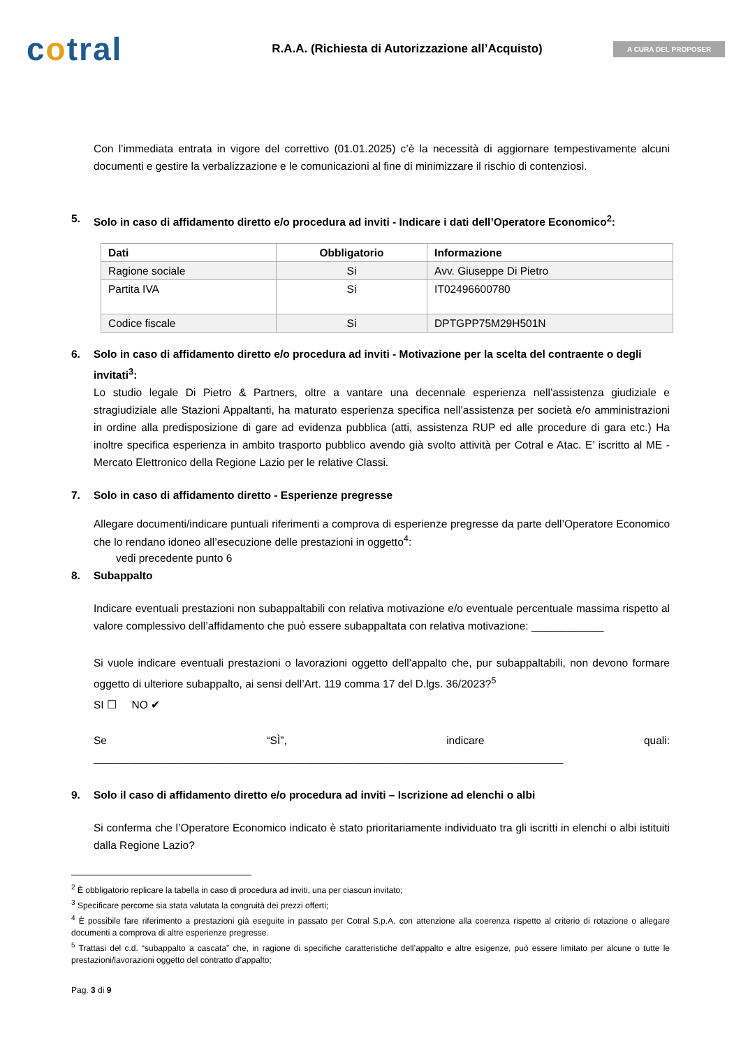cotral
R.A.A. (Richiesta di Autorizzazione all’Acquisto)
A CURA DEL PROPOSER
Con l’immediata entrata in vigore del correttivo (01.01.2025) c’è la necessità di aggiornare tempestivamente alcuni documenti e gestire la verbalizzazione e le comunicazioni al fine di minimizzare il rischio di contenziosi.
5. Solo in caso di affidamento diretto e/o procedura ad inviti - Indicare i dati dell’Operatore Economico<sup>2</sup>:
| Dati | Obbligatorio | Informazione |
| --- | --- | --- |
| Ragione sociale | Si | Avv. Giuseppe Di Pietro |
| Partita IVA | Si | IT02496600780 |
| Codice fiscale | Si | DPTGPP75M29H501N |
6. Solo in caso di affidamento diretto e/o procedura ad inviti - Motivazione per la scelta del contraente o degli invitati<sup>3</sup>:
Lo studio legale Di Pietro & Partners, oltre a vantare una decennale esperienza nell’assistenza giudiziale e stragiudiziale alle Stazioni Appaltanti, ha maturato esperienza specifica nell’assistenza per società e/o amministrazioni in ordine alla predisposizione di gare ad evidenza pubblica (atti, assistenza RUP ed alle procedure di gara etc.) Ha inoltre specifica esperienza in ambito trasporto pubblico avendo già svolto attività per Cotral e Atac. E’ iscritto al ME - Mercato Elettronico della Regione Lazio per le relative Classi.
7. Solo in caso di affidamento diretto - Esperienze pregresse
Allegare documenti/indicare puntuali riferimenti a comprova di esperienze pregresse da parte dell’Operatore Economico che lo rendano idoneo all’esecuzione delle prestazioni in oggetto<sup>4</sup>:
vedi precedente punto 6
8. Subappalto
Indicare eventuali prestazioni non subappaltabili con relativa motivazione e/o eventuale percentuale massima rispetto al valore complessivo dell’affidamento che può essere subappaltata con relativa motivazione: ____________
Si vuole indicare eventuali prestazioni o lavorazioni oggetto dell’appalto che, pur subappaltabili, non devono formare oggetto di ulteriore subappalto, ai sensi dell’Art. 119 comma 17 del D.lgs. 36/2023?<sup>5</sup>
SI ☐ NO ✔
Se “SÌ”, indicare quali: ______________________________________________________________________________
9. Solo il caso di affidamento diretto e/o procedura ad inviti – Iscrizione ad elenchi o albi
Si conferma che l’Operatore Economico indicato è stato prioritariamente individuato tra gli iscritti in elenchi o albi istituiti dalla Regione Lazio?
<sup>2</sup> È obbligatorio replicare la tabella in caso di procedura ad inviti, una per ciascun invitato;
<sup>3</sup> Specificare percome sia stata valutata la congruità dei prezzi offerti;
<sup>4</sup> È possibile fare riferimento a prestazioni già eseguite in passato per Cotral S.p.A. con attenzione alla coerenza rispetto al criterio di rotazione o allegare documenti a comprova di altre esperienze pregresse.
<sup>5</sup> Trattasi del c.d. “subappalto a cascata” che, in ragione di specifiche caratteristiche dell’appalto e altre esigenze, può essere limitato per alcune o tutte le prestazioni/lavorazioni oggetto del contratto d’appalto;
Pag. 3 di 9